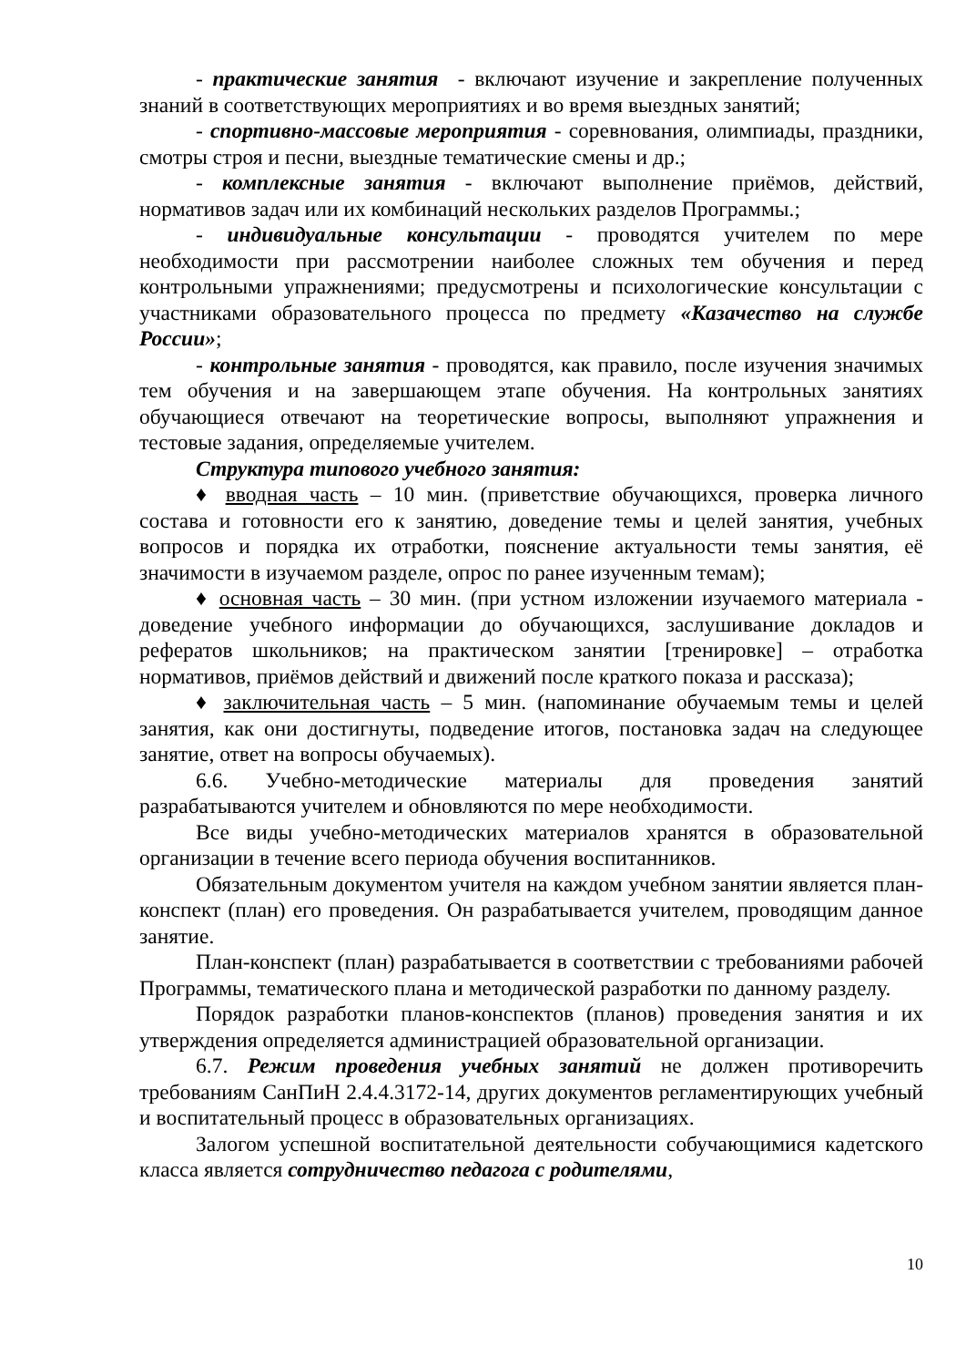- практические занятия - включают изучение и закрепление полученных знаний в соответствующих мероприятиях и во время выездных занятий;
- спортивно-массовые мероприятия - соревнования, олимпиады, праздники, смотры строя и песни, выездные тематические смены и др.;
- комплексные занятия - включают выполнение приёмов, действий, нормативов задач или их комбинаций нескольких разделов Программы.;
- индивидуальные консультации - проводятся учителем по мере необходимости при рассмотрении наиболее сложных тем обучения и перед контрольными упражнениями; предусмотрены и психологические консультации с участниками образовательного процесса по предмету «Казачество на службе России»;
- контрольные занятия - проводятся, как правило, после изучения значимых тем обучения и на завершающем этапе обучения. На контрольных занятиях обучающиеся отвечают на теоретические вопросы, выполняют упражнения и тестовые задания, определяемые учителем.
Структура типового учебного занятия:
♦ вводная часть – 10 мин. (приветствие обучающихся, проверка личного состава и готовности его к занятию, доведение темы и целей занятия, учебных вопросов и порядка их отработки, пояснение актуальности темы занятия, её значимости в изучаемом разделе, опрос по ранее изученным темам);
♦ основная часть – 30 мин. (при устном изложении изучаемого материала - доведение учебного информации до обучающихся, заслушивание докладов и рефератов школьников; на практическом занятии [тренировке] – отработка нормативов, приёмов действий и движений после краткого показа и рассказа);
♦ заключительная часть – 5 мин. (напоминание обучаемым темы и целей занятия, как они достигнуты, подведение итогов, постановка задач на следующее занятие, ответ на вопросы обучаемых).
6.6. Учебно-методические материалы для проведения занятий разрабатываются учителем и обновляются по мере необходимости.
Все виды учебно-методических материалов хранятся в образовательной организации в течение всего периода обучения воспитанников.
Обязательным документом учителя на каждом учебном занятии является план-конспект (план) его проведения. Он разрабатывается учителем, проводящим данное занятие.
План-конспект (план) разрабатывается в соответствии с требованиями рабочей Программы, тематического плана и методической разработки по данному разделу.
Порядок разработки планов-конспектов (планов) проведения занятия и их утверждения определяется администрацией образовательной организации.
6.7. Режим проведения учебных занятий не должен противоречить требованиям СанПиН 2.4.4.3172-14, других документов регламентирующих учебный и воспитательный процесс в образовательных организациях.
Залогом успешной воспитательной деятельности собучающимися кадетского класса является сотрудничество педагога с родителями,
10